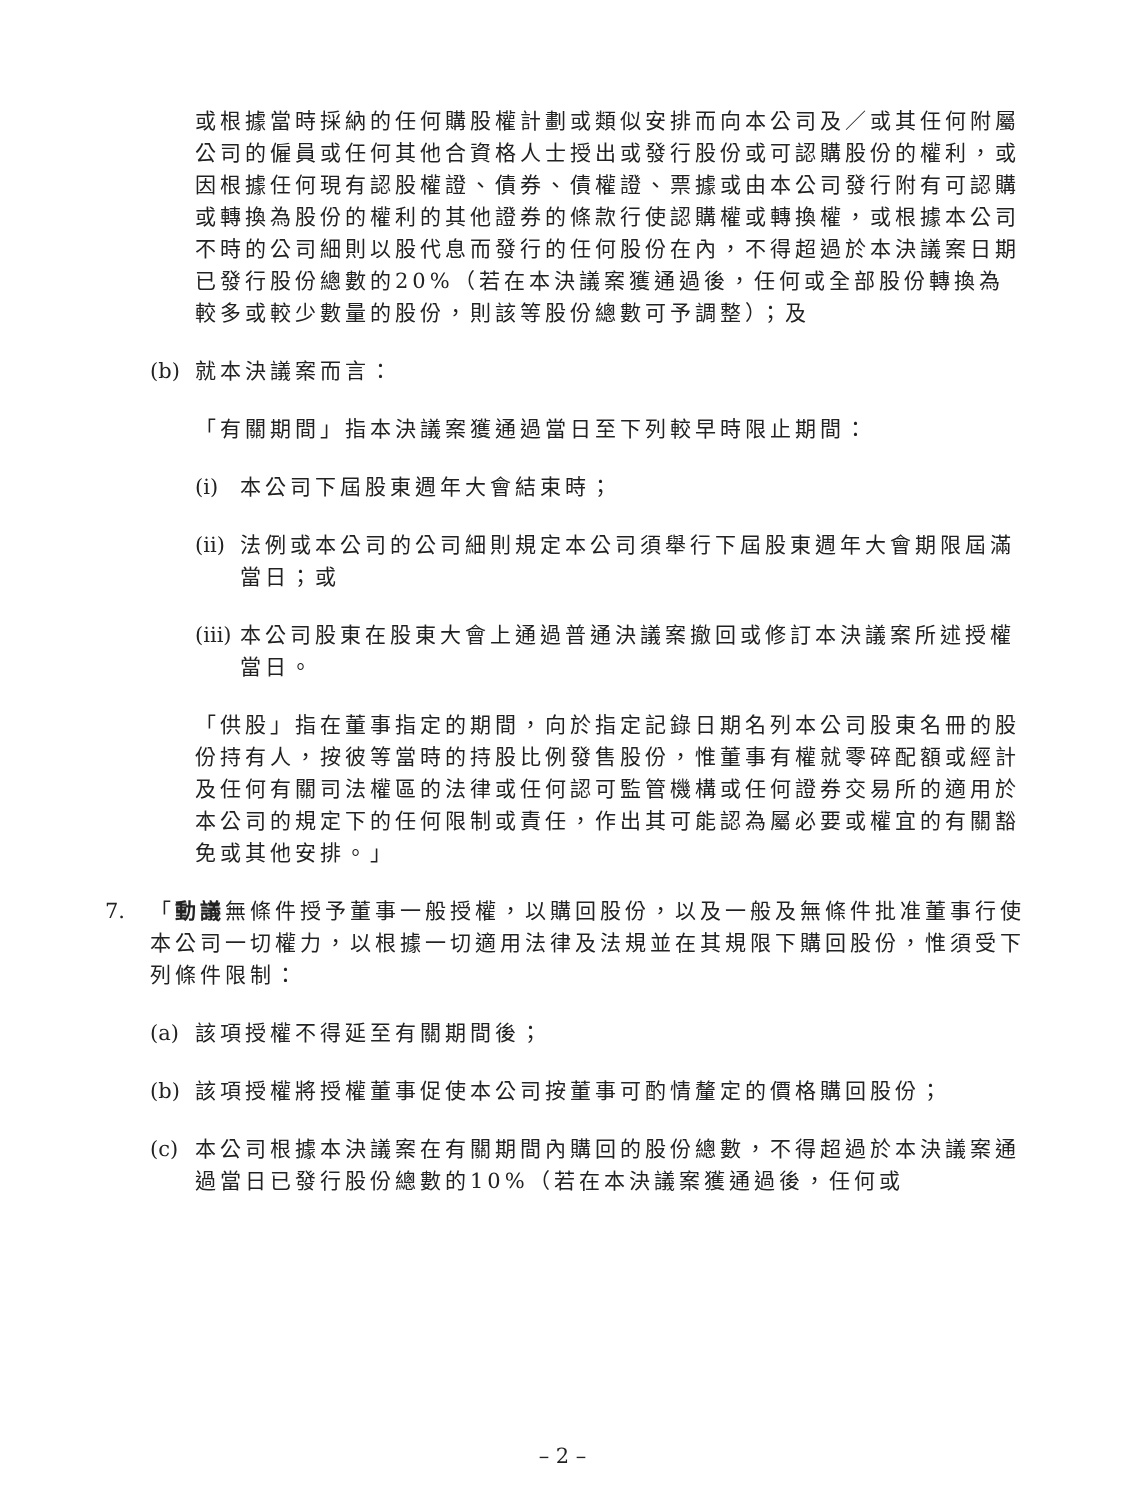或根據當時採納的任何購股權計劃或類似安排而向本公司及／或其任何附屬公司的僱員或任何其他合資格人士授出或發行股份或可認購股份的權利，或因根據任何現有認股權證、債券、債權證、票據或由本公司發行附有可認購或轉換為股份的權利的其他證券的條款行使認購權或轉換權，或根據本公司不時的公司細則以股代息而發行的任何股份在內，不得超過於本決議案日期已發行股份總數的20%（若在本決議案獲通過後，任何或全部股份轉換為較多或較少數量的股份，則該等股份總數可予調整）；及
(b) 就本決議案而言：
「有關期間」指本決議案獲通過當日至下列較早時限止期間：
(i) 本公司下屆股東週年大會結束時；
(ii) 法例或本公司的公司細則規定本公司須舉行下屆股東週年大會期限屆滿當日；或
(iii) 本公司股東在股東大會上通過普通決議案撤回或修訂本決議案所述授權當日。
「供股」指在董事指定的期間，向於指定記錄日期名列本公司股東名冊的股份持有人，按彼等當時的持股比例發售股份，惟董事有權就零碎配額或經計及任何有關司法權區的法律或任何認可監管機構或任何證券交易所的適用於本公司的規定下的任何限制或責任，作出其可能認為屬必要或權宜的有關豁免或其他安排。」
7. 「動議無條件授予董事一般授權，以購回股份，以及一般及無條件批准董事行使本公司一切權力，以根據一切適用法律及法規並在其規限下購回股份，惟須受下列條件限制：
(a) 該項授權不得延至有關期間後；
(b) 該項授權將授權董事促使本公司按董事可酌情釐定的價格購回股份；
(c) 本公司根據本決議案在有關期間內購回的股份總數，不得超過於本決議案通過當日已發行股份總數的10%（若在本決議案獲通過後，任何或
– 2 –